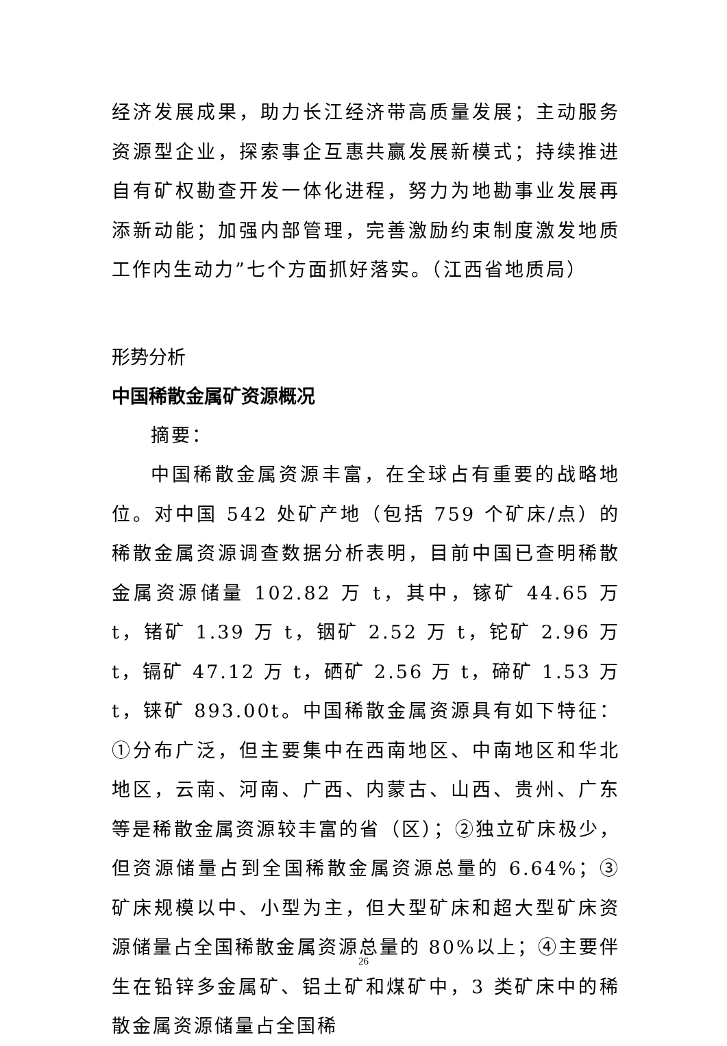经济发展成果，助力长江经济带高质量发展；主动服务资源型企业，探索事企互惠共赢发展新模式；持续推进自有矿权勘查开发一体化进程，努力为地勘事业发展再添新动能；加强内部管理，完善激励约束制度激发地质工作内生动力”七个方面抓好落实。（江西省地质局）
形势分析
中国稀散金属矿资源概况
摘要：
中国稀散金属资源丰富，在全球占有重要的战略地位。对中国 542 处矿产地（包括 759 个矿床/点）的稀散金属资源调查数据分析表明，目前中国已查明稀散金属资源储量 102.82 万 t，其中，镓矿 44.65 万 t，锗矿 1.39 万 t，铟矿 2.52 万 t，铊矿 2.96 万 t，镉矿 47.12 万 t，硒矿 2.56 万 t，碲矿 1.53 万 t，铼矿 893.00t。中国稀散金属资源具有如下特征：①分布广泛，但主要集中在西南地区、中南地区和华北地区，云南、河南、广西、内蒙古、山西、贵州、广东等是稀散金属资源较丰富的省（区）；②独立矿床极少，但资源储量占到全国稀散金属资源总量的 6.64%；③矿床规模以中、小型为主，但大型矿床和超大型矿床资源储量占全国稀散金属资源总量的 80%以上；④主要伴生在铅锌多金属矿、铝土矿和煤矿中，3 类矿床中的稀散金属资源储量占全国稀
26